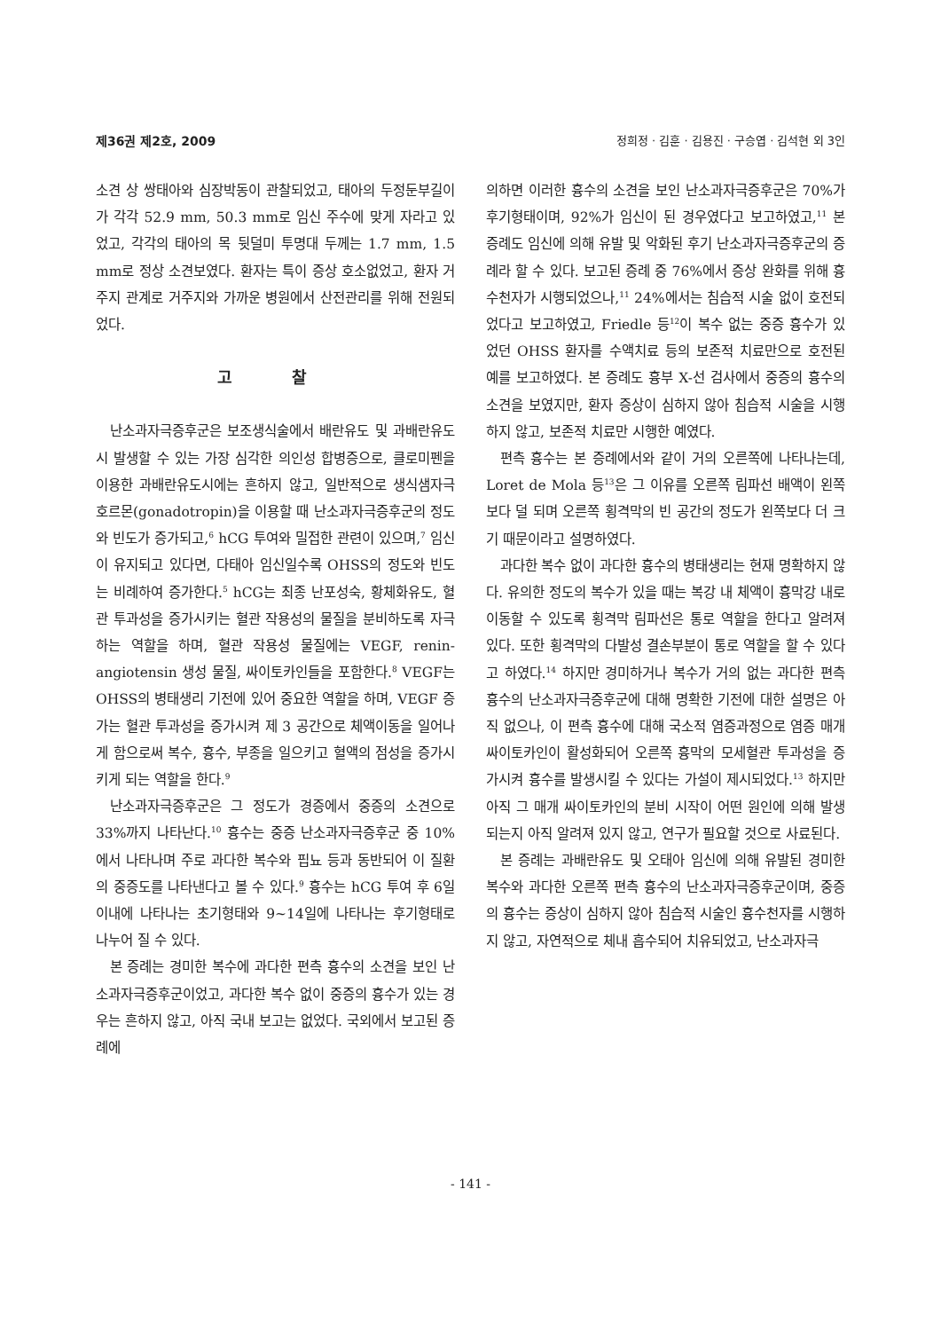제36권 제2호, 2009 정희정 · 김훈 · 김용진 · 구승엽 · 김석현 외 3인
소견 상 쌍태아와 심장박동이 관찰되었고, 태아의 두정둔부길이가 각각 52.9 mm, 50.3 mm로 임신 주수에 맞게 자라고 있었고, 각각의 태아의 목 뒷덜미 투명대 두께는 1.7 mm, 1.5 mm로 정상 소견보였다. 환자는 특이 증상 호소없었고, 환자 거주지 관계로 거주지와 가까운 병원에서 산전관리를 위해 전원되었다.
고 찰
난소과자극증후군은 보조생식술에서 배란유도 및 과배란유도시 발생할 수 있는 가장 심각한 의인성 합병증으로, 클로미펜을 이용한 과배란유도시에는 흔하지 않고, 일반적으로 생식샘자극호르몬(gonadotropin)을 이용할 때 난소과자극증후군의 정도와 빈도가 증가되고,<sup>6</sup> hCG 투여와 밀접한 관련이 있으며,<sup>7</sup> 임신이 유지되고 있다면, 다태아 임신일수록 OHSS의 정도와 빈도는 비례하여 증가한다.<sup>5</sup> hCG는 최종 난포성숙, 황체화유도, 혈관 투과성을 증가시키는 혈관 작용성의 물질을 분비하도록 자극하는 역할을 하며, 혈관 작용성 물질에는 VEGF, renin-angiotensin 생성 물질, 싸이토카인들을 포함한다.<sup>8</sup> VEGF는 OHSS의 병태생리 기전에 있어 중요한 역할을 하며, VEGF 증가는 혈관 투과성을 증가시켜 제 3 공간으로 체액이동을 일어나게 함으로써 복수, 흉수, 부종을 일으키고 혈액의 점성을 증가시키게 되는 역할을 한다.<sup>9</sup>
난소과자극증후군은 그 정도가 경증에서 중증의 소견으로 33%까지 나타난다.<sup>10</sup> 흉수는 중증 난소과자극증후군 중 10%에서 나타나며 주로 과다한 복수와 핍뇨 등과 동반되어 이 질환의 중증도를 나타낸다고 볼 수 있다.<sup>9</sup> 흉수는 hCG 투여 후 6일 이내에 나타나는 초기형태와 9~14일에 나타나는 후기형태로 나누어 질 수 있다.
본 증례는 경미한 복수에 과다한 편측 흉수의 소견을 보인 난소과자극증후군이었고, 과다한 복수 없이 중증의 흉수가 있는 경우는 흔하지 않고, 아직 국내 보고는 없었다. 국외에서 보고된 증례에
의하면 이러한 흉수의 소견을 보인 난소과자극증후군은 70%가 후기형태이며, 92%가 임신이 된 경우였다고 보고하였고,<sup>11</sup> 본 증례도 임신에 의해 유발 및 악화된 후기 난소과자극증후군의 증례라 할 수 있다. 보고된 증례 중 76%에서 증상 완화를 위해 흉수천자가 시행되었으나,<sup>11</sup> 24%에서는 침습적 시술 없이 호전되었다고 보고하였고, Friedle 등<sup>12</sup>이 복수 없는 중증 흉수가 있었던 OHSS 환자를 수액치료 등의 보존적 치료만으로 호전된 예를 보고하였다. 본 증례도 흉부 X-선 검사에서 중증의 흉수의 소견을 보였지만, 환자 증상이 심하지 않아 침습적 시술을 시행하지 않고, 보존적 치료만 시행한 예였다.
편측 흉수는 본 증례에서와 같이 거의 오른쪽에 나타나는데, Loret de Mola 등<sup>13</sup>은 그 이유를 오른쪽 림파선 배액이 왼쪽보다 덜 되며 오른쪽 횡격막의 빈 공간의 정도가 왼쪽보다 더 크기 때문이라고 설명하였다.
과다한 복수 없이 과다한 흉수의 병태생리는 현재 명확하지 않다. 유의한 정도의 복수가 있을 때는 복강 내 체액이 흉막강 내로 이동할 수 있도록 횡격막 림파선은 통로 역할을 한다고 알려져 있다. 또한 횡격막의 다발성 결손부분이 통로 역할을 할 수 있다고 하였다.<sup>14</sup> 하지만 경미하거나 복수가 거의 없는 과다한 편측 흉수의 난소과자극증후군에 대해 명확한 기전에 대한 설명은 아직 없으나, 이 편측 흉수에 대해 국소적 염증과정으로 염증 매개 싸이토카인이 활성화되어 오른쪽 흉막의 모세혈관 투과성을 증가시켜 흉수를 발생시킬 수 있다는 가설이 제시되었다.<sup>13</sup> 하지만 아직 그 매개 싸이토카인의 분비 시작이 어떤 원인에 의해 발생되는지 아직 알려져 있지 않고, 연구가 필요할 것으로 사료된다.
본 증례는 과배란유도 및 오태아 임신에 의해 유발된 경미한 복수와 과다한 오른쪽 편측 흉수의 난소과자극증후군이며, 중증의 흉수는 증상이 심하지 않아 침습적 시술인 흉수천자를 시행하지 않고, 자연적으로 체내 흡수되어 치유되었고, 난소과자극
- 141 -